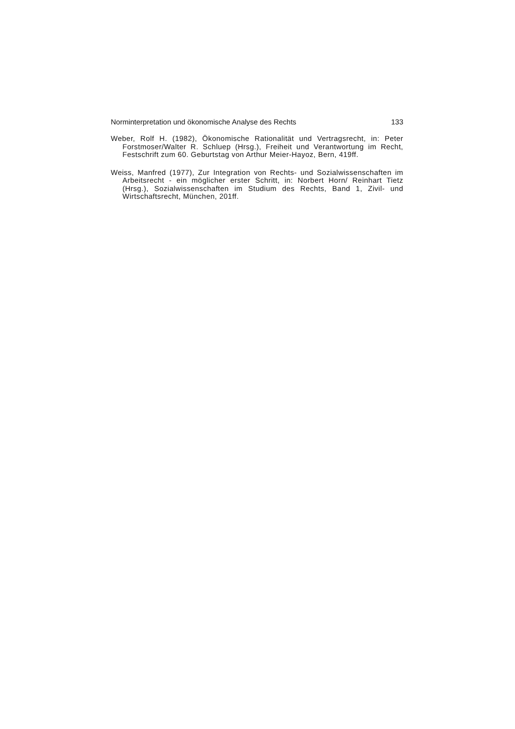Norminterpretation und ökonomische Analyse des Rechts 133
Weber, Rolf H. (1982), Ökonomische Rationalität und Vertragsrecht, in: Peter Forstmoser/Walter R. Schluep (Hrsg.), Freiheit und Verantwortung im Recht, Festschrift zum 60. Geburtstag von Arthur Meier-Hayoz, Bern, 419ff.
Weiss, Manfred (1977), Zur Integration von Rechts- und Sozialwissenschaften im Arbeitsrecht - ein möglicher erster Schritt, in: Norbert Horn/ Reinhart Tietz (Hrsg.), Sozialwissenschaften im Studium des Rechts, Band 1, Zivil- und Wirtschaftsrecht, München, 201ff.